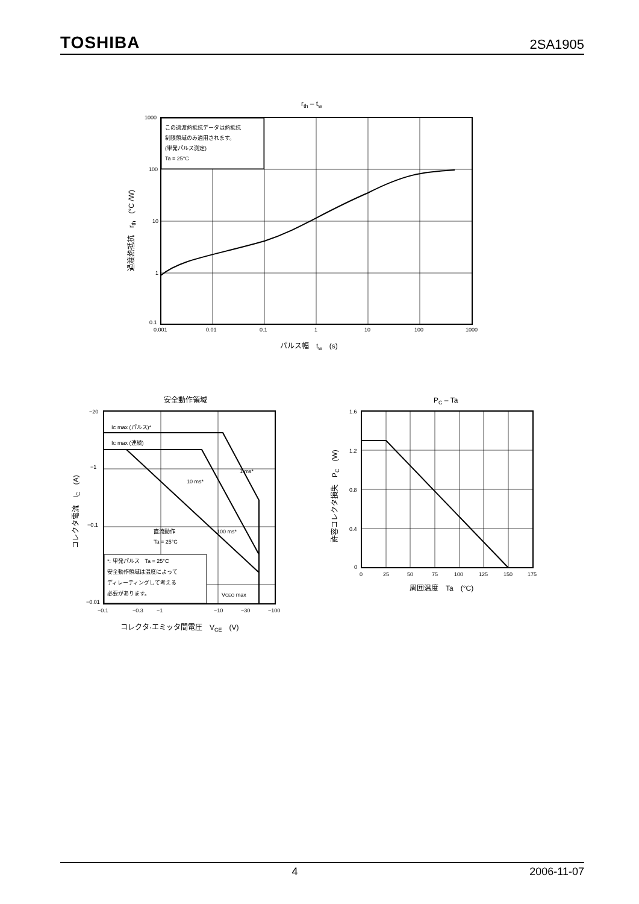TOSHIBA 2SA1905
rth – tw
この過渡熱抵抗データは熱抵抗
制限領域のみ適用されます。
(単発パルス測定)
Ta = 25°C
1000
100
10
1
0.1
0.001
0.01
0.1
1
10
100
1000
パルス幅　tw　(s)
過渡熱抵抗　rth　(°C /W)
安全動作領域
IC max (パルス)*
IC max (連続)
1 ms*
10 ms*
100 ms*
直流動作
Ta = 25°C
*: 単発パルス　Ta = 25°C
安全動作領域は温度によって
ディレーティングして考える
必要があります。
VCEO max
−20
−1
−0.1
−0.01
−0.1
−0.3
−1
−10
−30
−100
コレクタ·エミッタ間電圧　VCE　(V)
コレクタ電流　IC　(A)
PC – Ta
1.6
1.2
0.8
0.4
0
0
25
50
75
100
125
150
175
周囲温度　Ta　(°C)
許容コレクタ損失　PC　(W)
4 2006-11-07